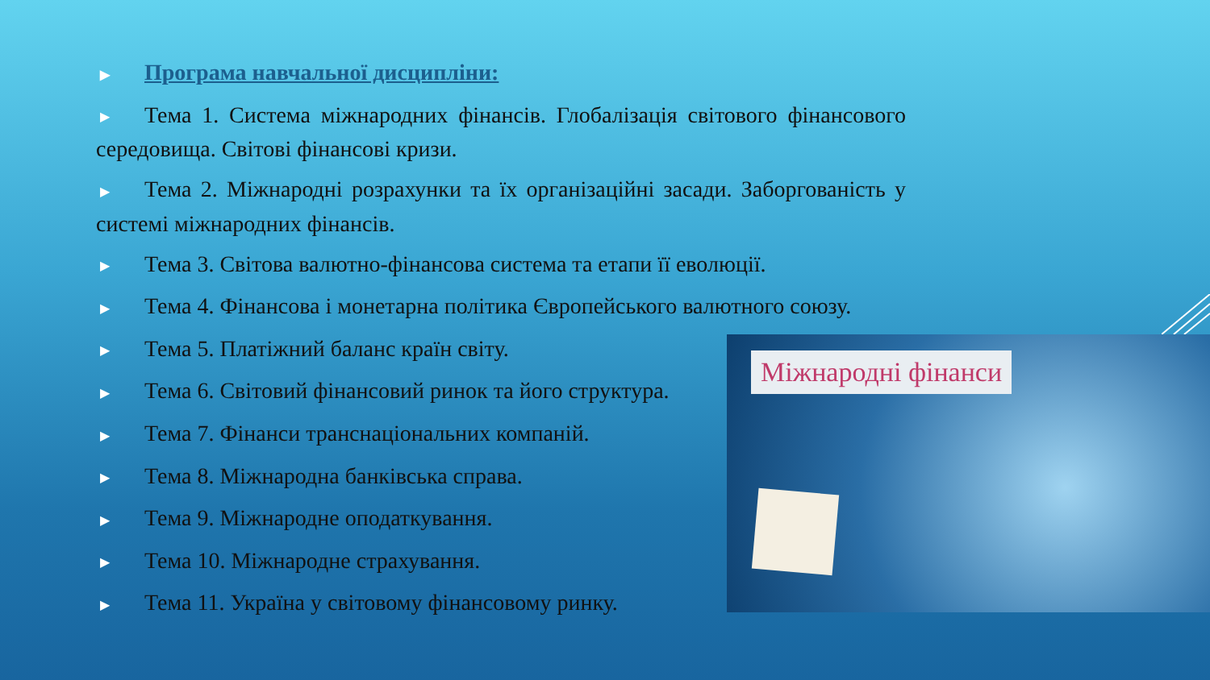▶ Програма навчальної дисципліни:
▶ Тема 1. Система міжнародних фінансів. Глобалізація світового фінансового середовища. Світові фінансові кризи.
▶ Тема 2. Міжнародні розрахунки та їх організаційні засади. Заборгованість у системі міжнародних фінансів.
▶ Тема 3. Світова валютно-фінансова система та етапи її еволюції.
▶ Тема 4. Фінансова і монетарна політика Європейського валютного союзу.
▶ Тема 5. Платіжний баланс країн світу.
▶ Тема 6. Світовий фінансовий ринок та його структура.
▶ Тема 7. Фінанси транснаціональних компаній.
▶ Тема 8. Міжнародна банківська справа.
▶ Тема 9. Міжнародне оподаткування.
▶ Тема 10. Міжнародне страхування.
▶ Тема 11. Україна у світовому фінансовому ринку.
Міжнародні фінанси